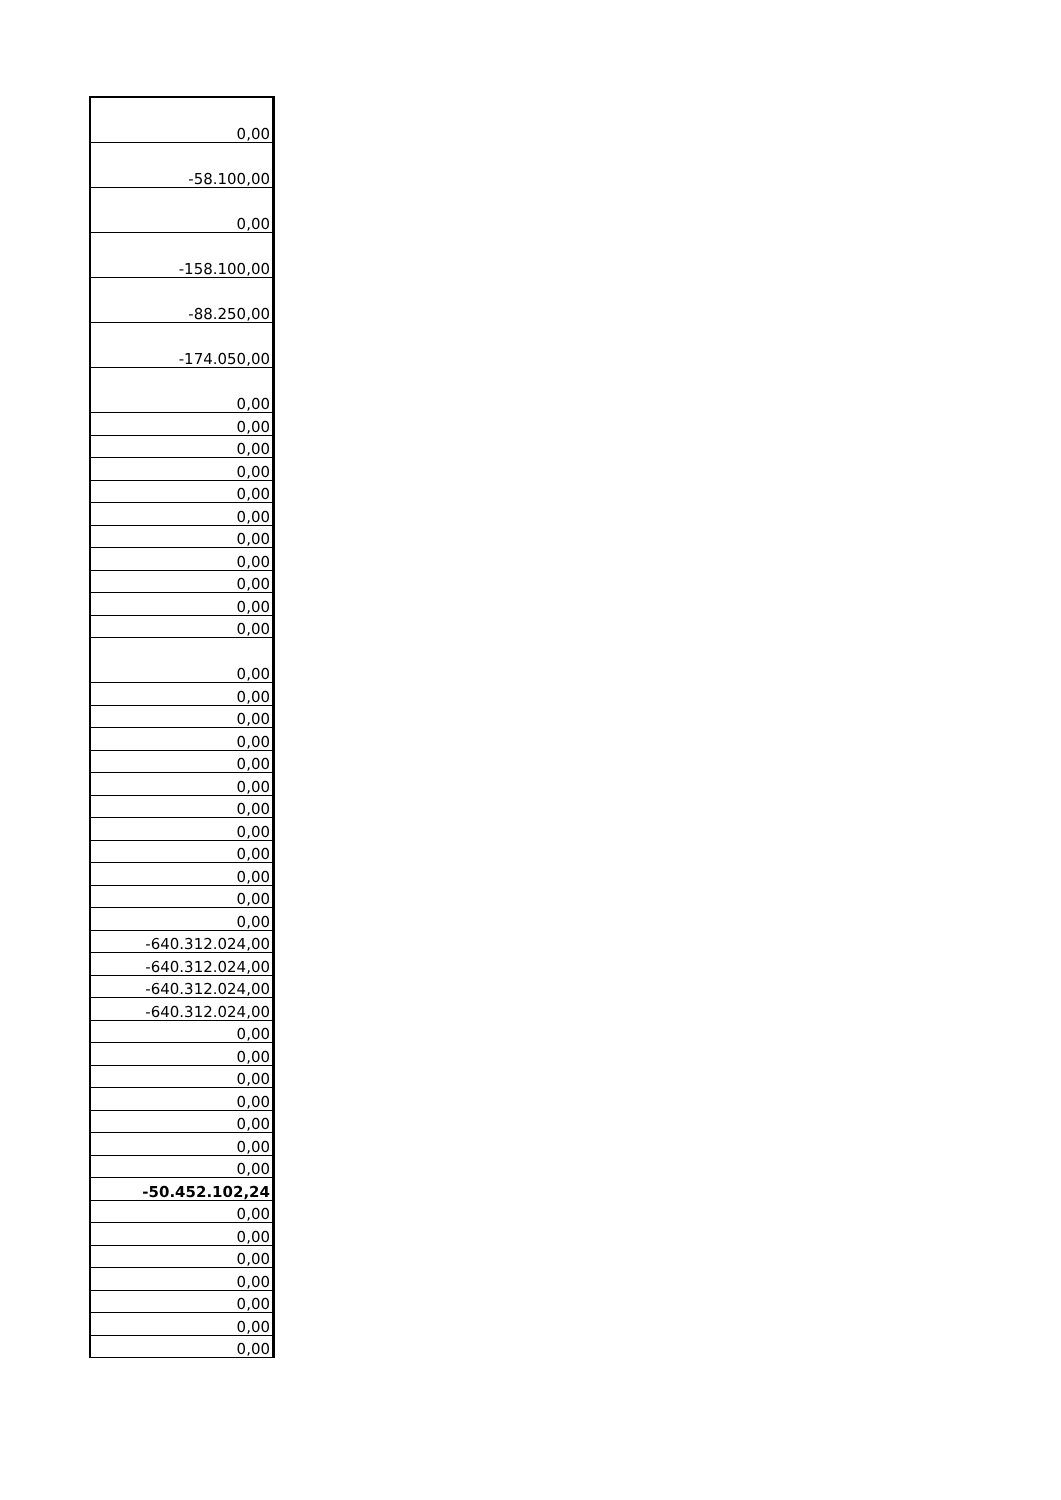| 0,00 |
| -58.100,00 |
| 0,00 |
| -158.100,00 |
| -88.250,00 |
| -174.050,00 |
| 0,00 |
| 0,00 |
| 0,00 |
| 0,00 |
| 0,00 |
| 0,00 |
| 0,00 |
| 0,00 |
| 0,00 |
| 0,00 |
| 0,00 |
| 0,00 |
| 0,00 |
| 0,00 |
| 0,00 |
| 0,00 |
| 0,00 |
| 0,00 |
| 0,00 |
| 0,00 |
| 0,00 |
| 0,00 |
| 0,00 |
| -640.312.024,00 |
| -640.312.024,00 |
| -640.312.024,00 |
| -640.312.024,00 |
| 0,00 |
| 0,00 |
| 0,00 |
| 0,00 |
| 0,00 |
| 0,00 |
| 0,00 |
| -50.452.102,24 |
| 0,00 |
| 0,00 |
| 0,00 |
| 0,00 |
| 0,00 |
| 0,00 |
| 0,00 |